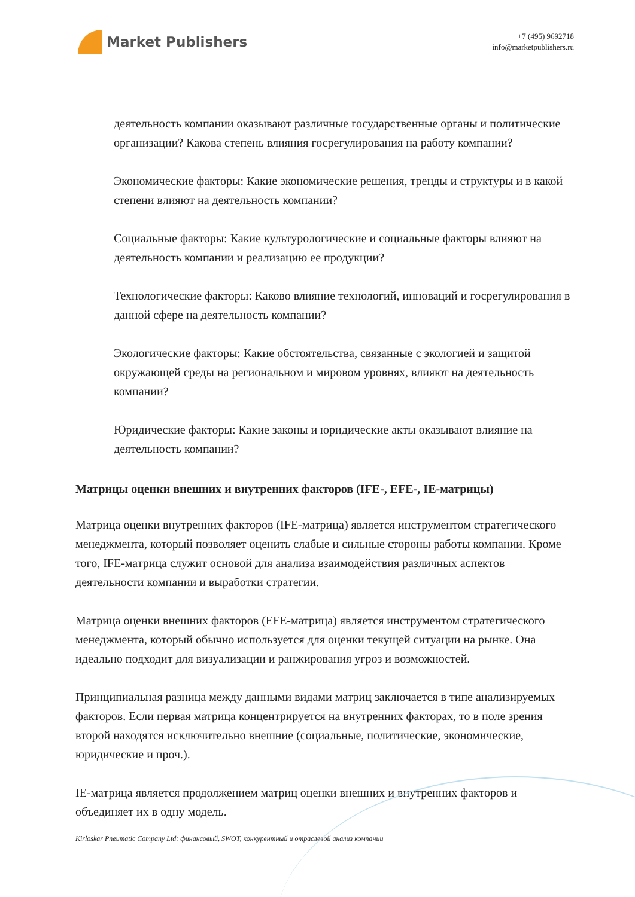Market Publishers
+7 (495) 9692718
info@marketpublishers.ru
деятельность компании оказывают различные государственные органы и политические организации? Какова степень влияния госрегулирования на работу компании?
Экономические факторы: Какие экономические решения, тренды и структуры и в какой степени влияют на деятельность компании?
Социальные факторы: Какие культурологические и социальные факторы влияют на деятельность компании и реализацию ее продукции?
Технологические факторы: Каково влияние технологий, инноваций и госрегулирования в данной сфере на деятельность компании?
Экологические факторы: Какие обстоятельства, связанные с экологией и защитой окружающей среды на региональном и мировом уровнях, влияют на деятельность компании?
Юридические факторы: Какие законы и юридические акты оказывают влияние на деятельность компании?
Матрицы оценки внешних и внутренних факторов (IFE-, EFE-, IE-матрицы)
Матрица оценки внутренних факторов (IFE-матрица) является инструментом стратегического менеджмента, который позволяет оценить слабые и сильные стороны работы компании. Кроме того, IFE-матрица служит основой для анализа взаимодействия различных аспектов деятельности компании и выработки стратегии.
Матрица оценки внешних факторов (EFE-матрица) является инструментом стратегического менеджмента, который обычно используется для оценки текущей ситуации на рынке. Она идеально подходит для визуализации и ранжирования угроз и возможностей.
Принципиальная разница между данными видами матриц заключается в типе анализируемых факторов. Если первая матрица концентрируется на внутренних факторах, то в поле зрения второй находятся исключительно внешние (социальные, политические, экономические, юридические и проч.).
IE-матрица является продолжением матриц оценки внешних и внутренних факторов и объединяет их в одну модель.
Kirloskar Pneumatic Company Ltd: финансовый, SWOT, конкурентный и отраслевой анализ компании